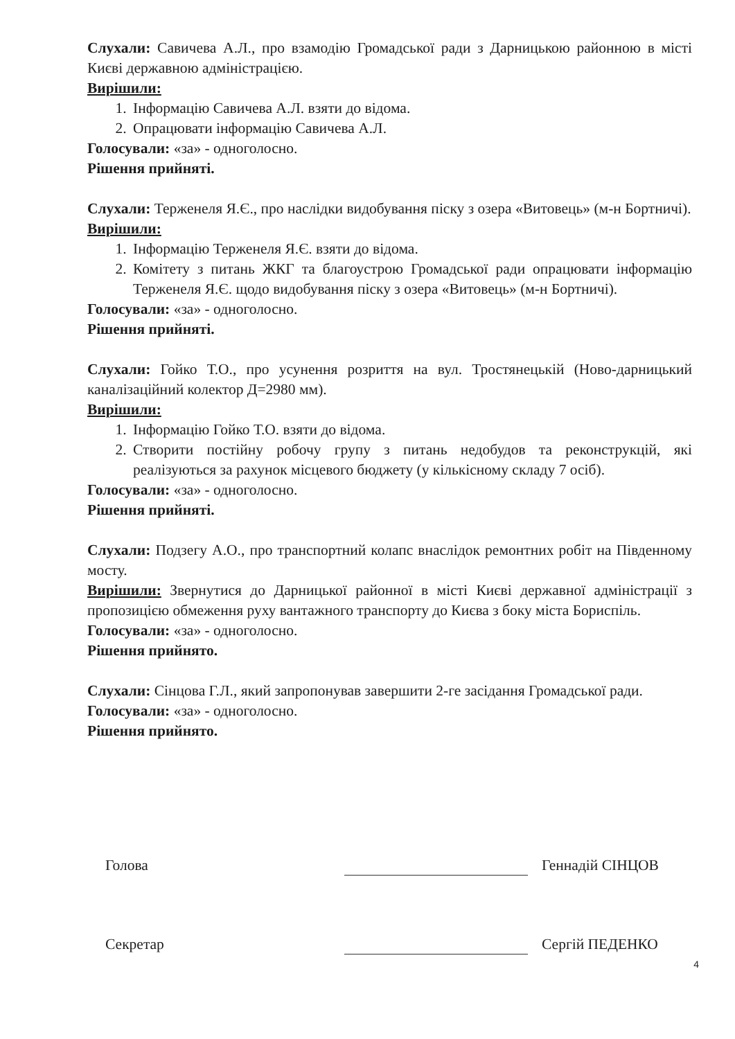Слухали: Савичева А.Л., про взамодію Громадської ради з Дарницькою районною в місті Києві державною адміністрацією.
Вирішили:
1. Інформацію Савичева А.Л. взяти до відома.
2. Опрацювати інформацію Савичева А.Л.
Голосували: «за» - одноголосно.
Рішення прийняті.
Слухали: Терженеля Я.Є., про наслідки видобування піску з озера «Витовець» (м-н Бортничі).
Вирішили:
1. Інформацію Терженеля Я.Є. взяти до відома.
2. Комітету з питань ЖКГ та благоустрою Громадської ради опрацювати інформацію Терженеля Я.Є. щодо видобування піску з озера «Витовець» (м-н Бортничі).
Голосували: «за» - одноголосно.
Рішення прийняті.
Слухали: Гойко Т.О., про усунення розриття на вул. Тростянецькій (Ново-дарницький каналізаційний колектор Д=2980 мм).
Вирішили:
1. Інформацію Гойко Т.О. взяти до відома.
2. Створити постійну робочу групу з питань недобудов та реконструкцій, які реалізуються за рахунок місцевого бюджету (у кількісному складу 7 осіб).
Голосували: «за» - одноголосно.
Рішення прийняті.
Слухали: Подзегу А.О., про транспортний колапс внаслідок ремонтних робіт на Південному мосту.
Вирішили: Звернутися до Дарницької районної в місті Києві державної адміністрації з пропозицією обмеження руху вантажного транспорту до Києва з боку міста Бориспіль.
Голосували: «за» - одноголосно.
Рішення прийнято.
Слухали: Сінцова Г.Л., який запропонував завершити 2-ге засідання Громадської ради.
Голосували: «за» - одноголосно.
Рішення прийнято.
Голова Геннадій СІНЦОВ
Секретар Сергій ПЕДЕНКО
4